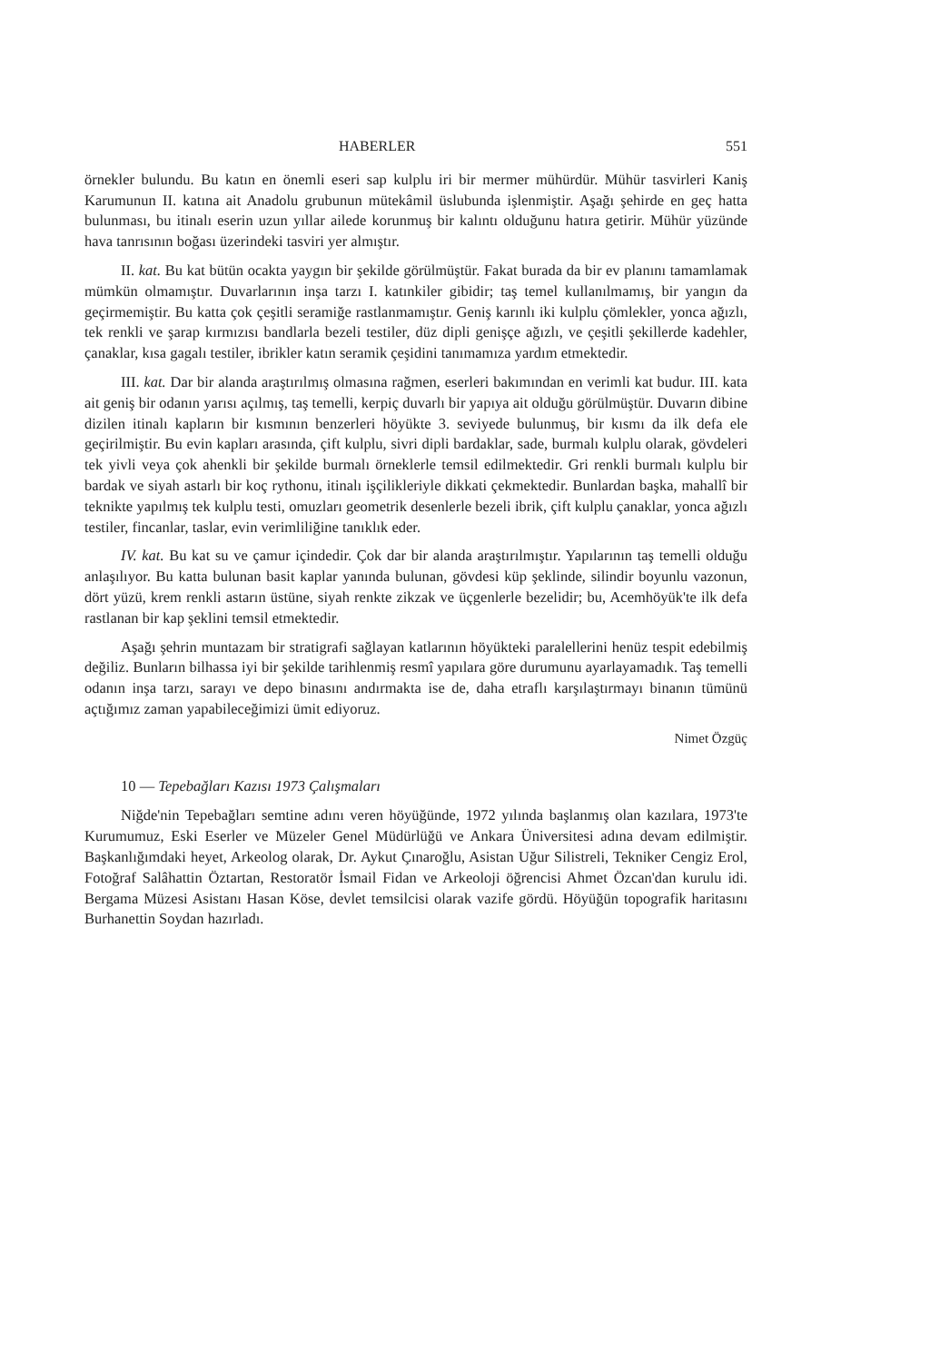HABERLER 551
örnekler bulundu. Bu katın en önemli eseri sap kulplu iri bir mermer mühürdür. Mühür tasvirleri Kaniş Karumunun II. katına ait Anadolu grubunun mütekâmil üslubunda işlenmiştir. Aşağı şehirde en geç hatta bulunması, bu itinalı eserin uzun yıllar ailede korunmuş bir kalıntı olduğunu hatıra getirir. Mühür yüzünde hava tanrısının boğası üzerindeki tasviri yer almıştır.
II. kat. Bu kat bütün ocakta yaygın bir şekilde görülmüştür. Fakat burada da bir ev planını tamamlamak mümkün olmamıştır. Duvarlarının inşa tarzı I. katınkiler gibidir; taş temel kullanılmamış, bir yangın da geçirmemiştir. Bu katta çok çeşitli seramiğe rastlanmamıştır. Geniş karınlı iki kulplu çömlekler, yonca ağızlı, tek renkli ve şarap kırmızısı bandlarla bezeli testiler, düz dipli genişçe ağızlı, ve çeşitli şekillerde kadehler, çanaklar, kısa gagalı testiler, ibrikler katın seramik çeşidini tanımamıza yardım etmektedir.
III. kat. Dar bir alanda araştırılmış olmasına rağmen, eserleri bakımından en verimli kat budur. III. kata ait geniş bir odanın yarısı açılmış, taş temelli, kerpiç duvarlı bir yapıya ait olduğu görülmüştür. Duvarın dibine dizilen itinalı kapların bir kısmının benzerleri höyükte 3. seviyede bulunmuş, bir kısmı da ilk defa ele geçirilmiştir. Bu evin kapları arasında, çift kulplu, sivri dipli bardaklar, sade, burmalı kulplu olarak, gövdeleri tek yivli veya çok ahenkli bir şekilde burmalı örneklerle temsil edilmektedir. Gri renkli burmalı kulplu bir bardak ve siyah astarlı bir koç rythonu, itinalı işçilikleriyle dikkati çekmektedir. Bunlardan başka, mahallî bir teknikte yapılmış tek kulplu testi, omuzları geometrik desenlerle bezeli ibrik, çift kulplu çanaklar, yonca ağızlı testiler, fincanlar, taslar, evin verimliliğine tanıklık eder.
IV. kat. Bu kat su ve çamur içindedir. Çok dar bir alanda araştırılmıştır. Yapılarının taş temelli olduğu anlaşılıyor. Bu katta bulunan basit kaplar yanında bulunan, gövdesi küp şeklinde, silindir boyunlu vazonun, dört yüzü, krem renkli astarın üstüne, siyah renkte zikzak ve üçgenlerle bezelidir; bu, Acemhöyük'te ilk defa rastlanan bir kap şeklini temsil etmektedir.
Aşağı şehrin muntazam bir stratigrafi sağlayan katlarının höyükteki paralellerini henüz tespit edebilmiş değiliz. Bunların bilhassa iyi bir şekilde tarihlenmiş resmî yapılara göre durumunu ayarlayamadık. Taş temelli odanın inşa tarzı, sarayı ve depo binasını andırmakta ise de, daha etraflı karşılaştırmayı binanın tümünü açtığımız zaman yapabileceğimizi ümit ediyoruz.
Nimet Özgüç
10 — Tepebağları Kazısı 1973 Çalışmaları
Niğde'nin Tepebağları semtine adını veren höyüğünde, 1972 yılında başlanmış olan kazılara, 1973'te Kurumumuz, Eski Eserler ve Müzeler Genel Müdürlüğü ve Ankara Üniversitesi adına devam edilmiştir. Başkanlığımdaki heyet, Arkeolog olarak, Dr. Aykut Çınaroğlu, Asistan Uğur Silistreli, Tekniker Cengiz Erol, Fotoğraf Salâhattin Öztartan, Restoratör İsmail Fidan ve Arkeoloji öğrencisi Ahmet Özcan'dan kurulu idi. Bergama Müzesi Asistanı Hasan Köse, devlet temsilcisi olarak vazife gördü. Höyüğün topografik haritasını Burhanettin Soydan hazırladı.